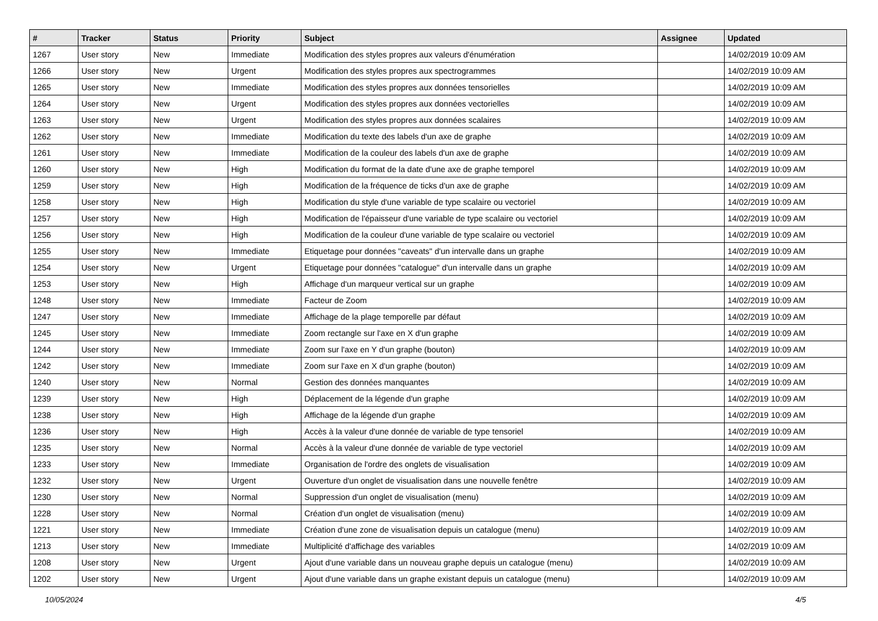| # | Tracker | Status | Priority | Subject | Assignee | Updated |
| --- | --- | --- | --- | --- | --- | --- |
| 1267 | User story | New | Immediate | Modification des styles propres aux valeurs d'énumération | | 14/02/2019 10:09 AM |
| 1266 | User story | New | Urgent | Modification des styles propres aux spectrogrammes | | 14/02/2019 10:09 AM |
| 1265 | User story | New | Immediate | Modification des styles propres aux données tensorielles | | 14/02/2019 10:09 AM |
| 1264 | User story | New | Urgent | Modification des styles propres aux données vectorielles | | 14/02/2019 10:09 AM |
| 1263 | User story | New | Urgent | Modification des styles propres aux données scalaires | | 14/02/2019 10:09 AM |
| 1262 | User story | New | Immediate | Modification du texte des labels d'un axe de graphe | | 14/02/2019 10:09 AM |
| 1261 | User story | New | Immediate | Modification de la couleur des labels d'un axe de graphe | | 14/02/2019 10:09 AM |
| 1260 | User story | New | High | Modification du format de la date d'une axe de graphe temporel | | 14/02/2019 10:09 AM |
| 1259 | User story | New | High | Modification de la fréquence de ticks d'un axe de graphe | | 14/02/2019 10:09 AM |
| 1258 | User story | New | High | Modification du style d'une variable de type scalaire ou vectoriel | | 14/02/2019 10:09 AM |
| 1257 | User story | New | High | Modification de l'épaisseur d'une variable de type scalaire ou vectoriel | | 14/02/2019 10:09 AM |
| 1256 | User story | New | High | Modification de la couleur d'une variable de type scalaire ou vectoriel | | 14/02/2019 10:09 AM |
| 1255 | User story | New | Immediate | Etiquetage pour données "caveats" d'un intervalle dans un graphe | | 14/02/2019 10:09 AM |
| 1254 | User story | New | Urgent | Etiquetage pour données "catalogue" d'un intervalle dans un graphe | | 14/02/2019 10:09 AM |
| 1253 | User story | New | High | Affichage d'un marqueur vertical sur un graphe | | 14/02/2019 10:09 AM |
| 1248 | User story | New | Immediate | Facteur de Zoom | | 14/02/2019 10:09 AM |
| 1247 | User story | New | Immediate | Affichage de la plage temporelle par défaut | | 14/02/2019 10:09 AM |
| 1245 | User story | New | Immediate | Zoom rectangle sur l'axe en X d'un graphe | | 14/02/2019 10:09 AM |
| 1244 | User story | New | Immediate | Zoom sur l'axe en Y d'un graphe (bouton) | | 14/02/2019 10:09 AM |
| 1242 | User story | New | Immediate | Zoom sur l'axe en X d'un graphe (bouton) | | 14/02/2019 10:09 AM |
| 1240 | User story | New | Normal | Gestion des données manquantes | | 14/02/2019 10:09 AM |
| 1239 | User story | New | High | Déplacement de la légende d'un graphe | | 14/02/2019 10:09 AM |
| 1238 | User story | New | High | Affichage de la légende d'un graphe | | 14/02/2019 10:09 AM |
| 1236 | User story | New | High | Accès à la valeur d'une donnée de variable de type tensoriel | | 14/02/2019 10:09 AM |
| 1235 | User story | New | Normal | Accès à la valeur d'une donnée de variable de type vectoriel | | 14/02/2019 10:09 AM |
| 1233 | User story | New | Immediate | Organisation de l'ordre des onglets de visualisation | | 14/02/2019 10:09 AM |
| 1232 | User story | New | Urgent | Ouverture d'un onglet de visualisation dans une nouvelle fenêtre | | 14/02/2019 10:09 AM |
| 1230 | User story | New | Normal | Suppression d'un onglet de visualisation (menu) | | 14/02/2019 10:09 AM |
| 1228 | User story | New | Normal | Création d'un onglet de visualisation (menu) | | 14/02/2019 10:09 AM |
| 1221 | User story | New | Immediate | Création d'une zone de visualisation depuis un catalogue (menu) | | 14/02/2019 10:09 AM |
| 1213 | User story | New | Immediate | Multiplicité d'affichage des variables | | 14/02/2019 10:09 AM |
| 1208 | User story | New | Urgent | Ajout d'une variable dans un nouveau graphe depuis un catalogue (menu) | | 14/02/2019 10:09 AM |
| 1202 | User story | New | Urgent | Ajout d'une variable dans un graphe existant depuis un catalogue (menu) | | 14/02/2019 10:09 AM |
10/05/2024 4/5